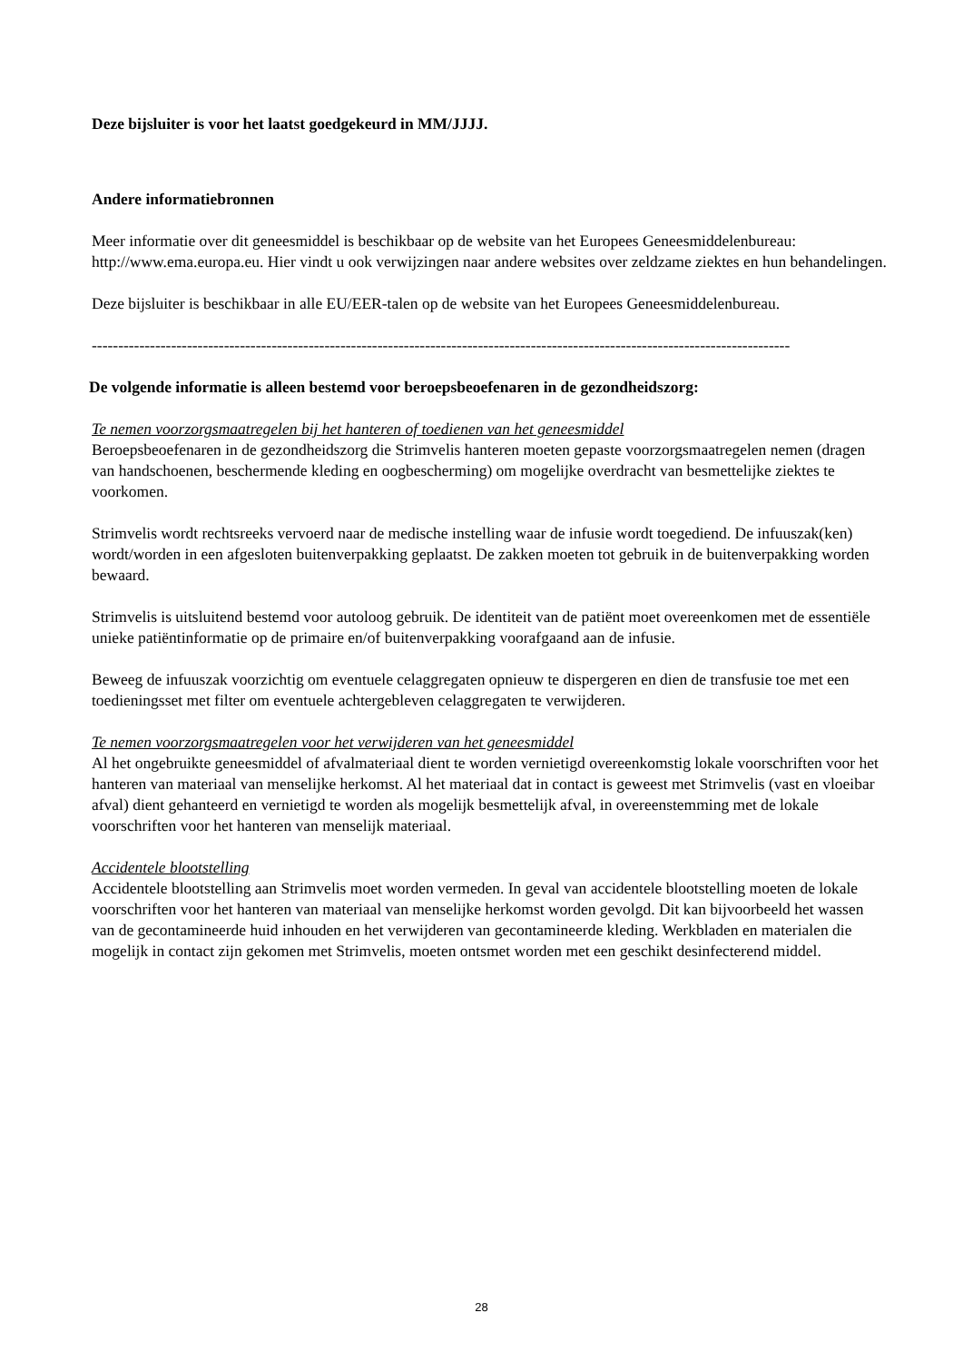Deze bijsluiter is voor het laatst goedgekeurd in MM/JJJJ.
Andere informatiebronnen
Meer informatie over dit geneesmiddel is beschikbaar op de website van het Europees Geneesmiddelenbureau: http://www.ema.europa.eu. Hier vindt u ook verwijzingen naar andere websites over zeldzame ziektes en hun behandelingen.
Deze bijsluiter is beschikbaar in alle EU/EER-talen op de website van het Europees Geneesmiddelenbureau.
------------------------------------------------------------------------------------------------------------------------------------
De volgende informatie is alleen bestemd voor beroepsbeoefenaren in de gezondheidszorg:
Te nemen voorzorgsmaatregelen bij het hanteren of toedienen van het geneesmiddel
Beroepsbeoefenaren in de gezondheidszorg die Strimvelis hanteren moeten gepaste voorzorgsmaatregelen nemen (dragen van handschoenen, beschermende kleding en oogbescherming) om mogelijke overdracht van besmettelijke ziektes te voorkomen.
Strimvelis wordt rechtsreeks vervoerd naar de medische instelling waar de infusie wordt toegediend. De infuuszak(ken) wordt/worden in een afgesloten buitenverpakking geplaatst. De zakken moeten tot gebruik in de buitenverpakking worden bewaard.
Strimvelis is uitsluitend bestemd voor autoloog gebruik. De identiteit van de patiënt moet overeenkomen met de essentiële unieke patiëntinformatie op de primaire en/of buitenverpakking voorafgaand aan de infusie.
Beweeg de infuuszak voorzichtig om eventuele celaggregaten opnieuw te dispergeren en dien de transfusie toe met een toedieningsset met filter om eventuele achtergebleven celaggregaten te verwijderen.
Te nemen voorzorgsmaatregelen voor het verwijderen van het geneesmiddel
Al het ongebruikte geneesmiddel of afvalmateriaal dient te worden vernietigd overeenkomstig lokale voorschriften voor het hanteren van materiaal van menselijke herkomst. Al het materiaal dat in contact is geweest met Strimvelis (vast en vloeibar afval) dient gehanteerd en vernietigd te worden als mogelijk besmettelijk afval, in overeenstemming met de lokale voorschriften voor het hanteren van menselijk materiaal.
Accidentele blootstelling
Accidentele blootstelling aan Strimvelis moet worden vermeden. In geval van accidentele blootstelling moeten de lokale voorschriften voor het hanteren van materiaal van menselijke herkomst worden gevolgd. Dit kan bijvoorbeeld het wassen van de gecontamineerde huid inhouden en het verwijderen van gecontamineerde kleding. Werkbladen en materialen die mogelijk in contact zijn gekomen met Strimvelis, moeten ontsmet worden met een geschikt desinfecterend middel.
28